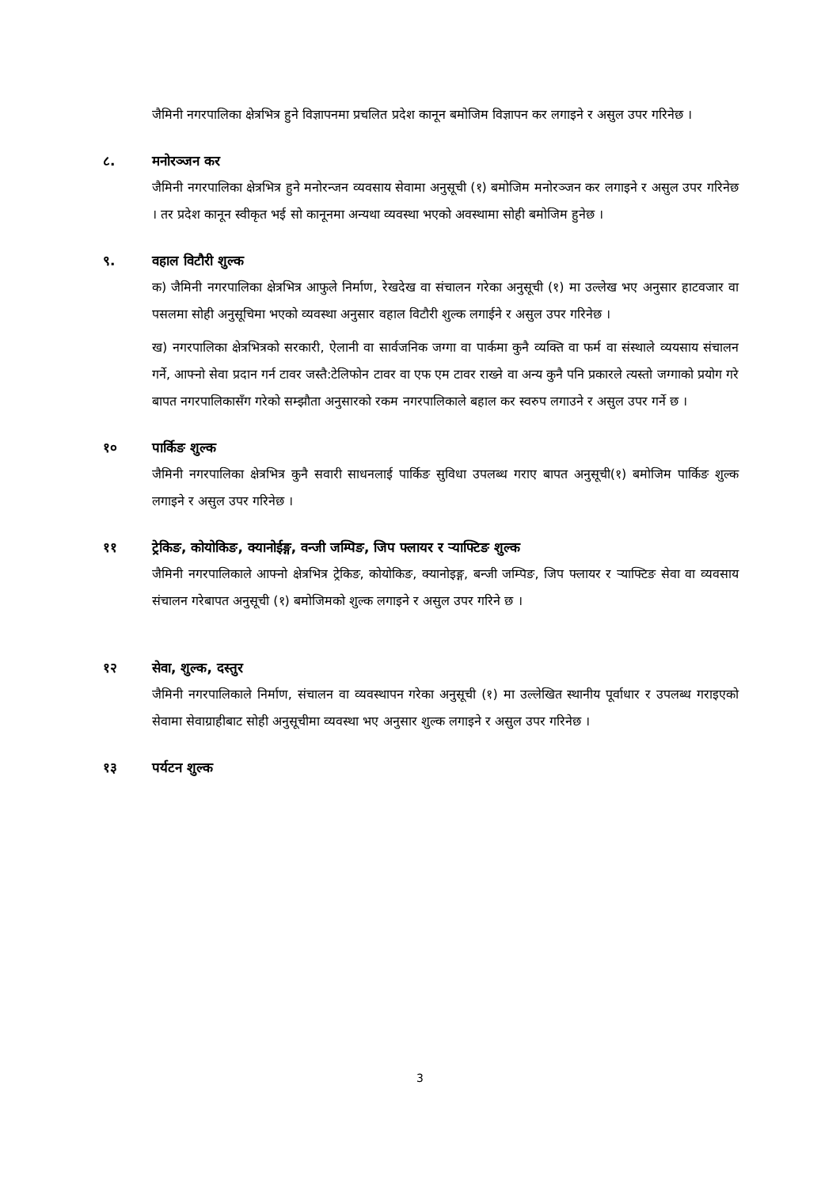जैमिनी नगरपालिका क्षेत्रभित्र हुने विज्ञापनमा प्रचलित प्रदेश कानून बमोजिम विज्ञापन कर लगाइने र असुल उपर गरिनेछ ।
८. मनोरञ्जन कर
जैमिनी नगरपालिका क्षेत्रभित्र हुने मनोरन्जन व्यवसाय सेवामा अनुसूची (१) बमोजिम मनोरञ्जन कर लगाइने र असुल उपर गरिनेछ । तर प्रदेश कानून स्वीकृत भई सो कानूनमा अन्यथा व्यवस्था भएको अवस्थामा सोही बमोजिम हुनेछ ।
९. वहाल विटौरी शुल्क
क) जैमिनी नगरपालिका क्षेत्रभित्र आफुले निर्माण, रेखदेख वा संचालन गरेका अनुसूची (१) मा उल्लेख भए अनुसार हाटवजार वा पसलमा सोही अनुसूचिमा भएको व्यवस्था अनुसार वहाल विटौरी शुल्क लगाईने र असुल उपर गरिनेछ ।
ख) नगरपालिका क्षेत्रभित्रको सरकारी, ऐलानी वा सार्वजनिक जग्गा वा पार्कमा कुनै व्यक्ति वा फर्म वा संस्थाले व्ययसाय संचालन गर्ने, आफ्नो सेवा प्रदान गर्न टावर जस्तै:टेलिफोन टावर वा एफ एम टावर राख्ने वा अन्य कुनै पनि प्रकारले त्यस्तो जग्गाको प्रयोग गरे बापत नगरपालिकासँग गरेको सम्झौता अनुसारको रकम नगरपालिकाले बहाल कर स्वरुप लगाउने र असुल उपर गर्ने छ ।
१० पार्किङ शुल्क
जैमिनी नगरपालिका क्षेत्रभित्र कुनै सवारी साधनलाई पार्किङ सुविधा उपलब्ध गराए बापत अनुसूची(१) बमोजिम पार्किङ शुल्क लगाइने र असुल उपर गरिनेछ ।
११ ट्रेकिङ, कोयोकिङ, क्यानोईङ्ग, वन्जी जम्पिङ, जिप फ्लायर र र्‍याफ्टिङ शुल्क
जैमिनी नगरपालिकाले आफ्नो क्षेत्रभित्र ट्रेकिङ, कोयोकिङ, क्यानोइङ्ग, बन्जी जम्पिङ, जिप फ्लायर र र्‍याफ्टिङ सेवा वा व्यवसाय संचालन गरेबापत अनुसूची (१) बमोजिमको शुल्क लगाइने र असुल उपर गरिने छ ।
१२ सेवा, शुल्क, दस्तुर
जैमिनी नगरपालिकाले निर्माण, संचालन वा व्यवस्थापन गरेका अनुसूची (१) मा उल्लेखित स्थानीय पूर्वाधार र उपलब्ध गराइएको सेवामा सेवाग्राहीबाट सोही अनुसूचीमा व्यवस्था भए अनुसार शुल्क लगाइने र असुल उपर गरिनेछ ।
१३ पर्यटन शुल्क
3